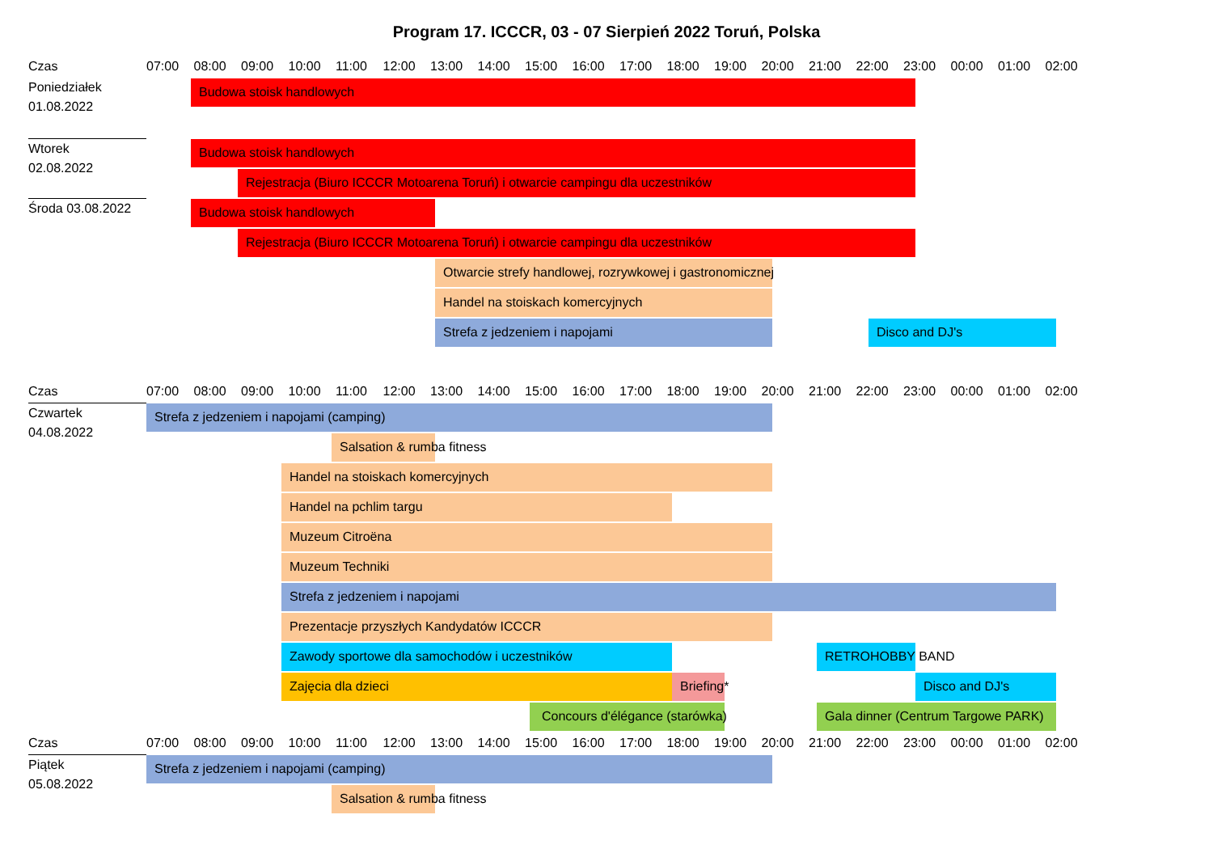Program 17. ICCCR, 03 - 07 Sierpień 2022 Toruń, Polska
Czas
07:00 08:00 09:00 10:00 11:00 12:00 13:00 14:00 15:00 16:00 17:00 18:00 19:00 20:00 21:00 22:00 23:00 00:00 01:00 02:00
Poniedziałek
01.08.2022
Budowa stoisk handlowych
Wtorek
02.08.2022
Budowa stoisk handlowych
Rejestracja (Biuro ICCCR Motoarena Toruń) i otwarcie campingu dla uczestników
Środa 03.08.2022
Budowa stoisk handlowych
Rejestracja (Biuro ICCCR Motoarena Toruń) i otwarcie campingu dla uczestników
Otwarcie strefy handlowej, rozrywkowej i gastronomicznej
Handel na stoiskach komercyjnych
Strefa z jedzeniem i napojami Disco and DJ's
Czas
07:00 08:00 09:00 10:00 11:00 12:00 13:00 14:00 15:00 16:00 17:00 18:00 19:00 20:00 21:00 22:00 23:00 00:00 01:00 02:00
Czwartek
04.08.2022
Strefa z jedzeniem i napojami (camping)
Salsation & rumba fitness
Handel na stoiskach komercyjnych
Handel na pchlim targu
Muzeum Citroëna
Muzeum Techniki
Strefa z jedzeniem i napojami
Prezentacje przyszłych Kandydatów ICCCR
Zawody sportowe dla samochodów i uczestników RETROHOBBY BAND
Zajęcia dla dzieci Briefing* Disco and DJ's
Concours d'élégance (starówka) Gala dinner (Centrum Targowe PARK)
Czas
07:00 08:00 09:00 10:00 11:00 12:00 13:00 14:00 15:00 16:00 17:00 18:00 19:00 20:00 21:00 22:00 23:00 00:00 01:00 02:00
Piątek
05.08.2022
Strefa z jedzeniem i napojami (camping)
Salsation & rumba fitness